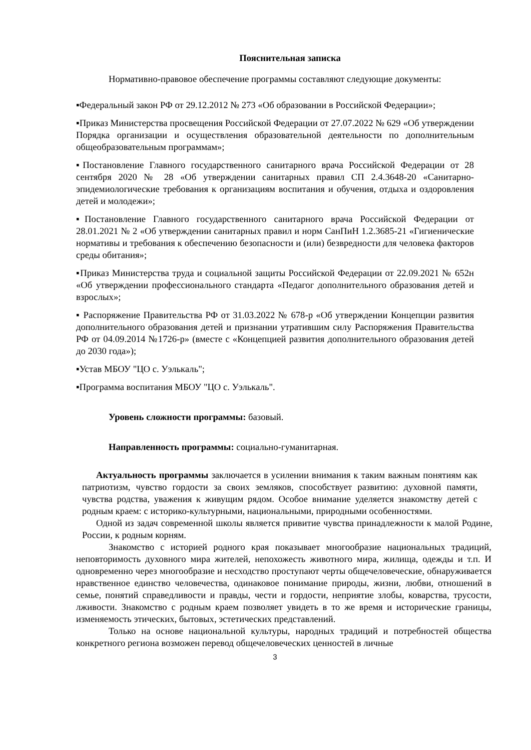Пояснительная записка
Нормативно-правовое обеспечение программы составляют следующие документы:
▪Федеральный закон РФ от 29.12.2012 № 273 «Об образовании в Российской Федерации»;
▪Приказ Министерства просвещения Российской Федерации от 27.07.2022 № 629 «Об утверждении Порядка организации и осуществления образовательной деятельности по дополнительным общеобразовательным программам»;
▪Постановление Главного государственного санитарного врача Российской Федерации от 28 сентября 2020 № 28 «Об утверждении санитарных правил СП 2.4.3648-20 «Санитарно-эпидемиологические требования к организациям воспитания и обучения, отдыха и оздоровления детей и молодежи»;
▪Постановление Главного государственного санитарного врача Российской Федерации от 28.01.2021 № 2 «Об утверждении санитарных правил и норм СанПиН 1.2.3685-21 «Гигиенические нормативы и требования к обеспечению безопасности и (или) безвредности для человека факторов среды обитания»;
▪Приказ Министерства труда и социальной защиты Российской Федерации от 22.09.2021 № 652н «Об утверждении профессионального стандарта «Педагог дополнительного образования детей и взрослых»;
▪ Распоряжение Правительства РФ от 31.03.2022 № 678-р «Об утверждении Концепции развития дополнительного образования детей и признании утратившим силу Распоряжения Правительства РФ от 04.09.2014 №1726-р» (вместе с «Концепцией развития дополнительного образования детей до 2030 года»);
▪Устав МБОУ "ЦО с. Уэлькаль";
▪Программа воспитания МБОУ "ЦО с. Уэлькаль".
Уровень сложности программы: базовый.
Направленность программы: социально-гуманитарная.
Актуальность программы заключается в усилении внимания к таким важным понятиям как патриотизм, чувство гордости за своих земляков, способствует развитию: духовной памяти, чувства родства, уважения к живущим рядом. Особое внимание уделяется знакомству детей с родным краем: с историко-культурными, национальными, природными особенностями.
Одной из задач современной школы является привитие чувства принадлежности к малой Родине, России, к родным корням.
Знакомство с историей родного края показывает многообразие национальных традиций, неповторимость духовного мира жителей, непохожесть животного мира, жилища, одежды и т.п. И одновременно через многообразие и несходство проступают черты общечеловеческие, обнаруживается нравственное единство человечества, одинаковое понимание природы, жизни, любви, отношений в семье, понятий справедливости и правды, чести и гордости, неприятие злобы, коварства, трусости, лживости. Знакомство с родным краем позволяет увидеть в то же время и исторические границы, изменяемость этических, бытовых, эстетических представлений.
Только на основе национальной культуры, народных традиций и потребностей общества конкретного региона возможен перевод общечеловеческих ценностей в личные
3